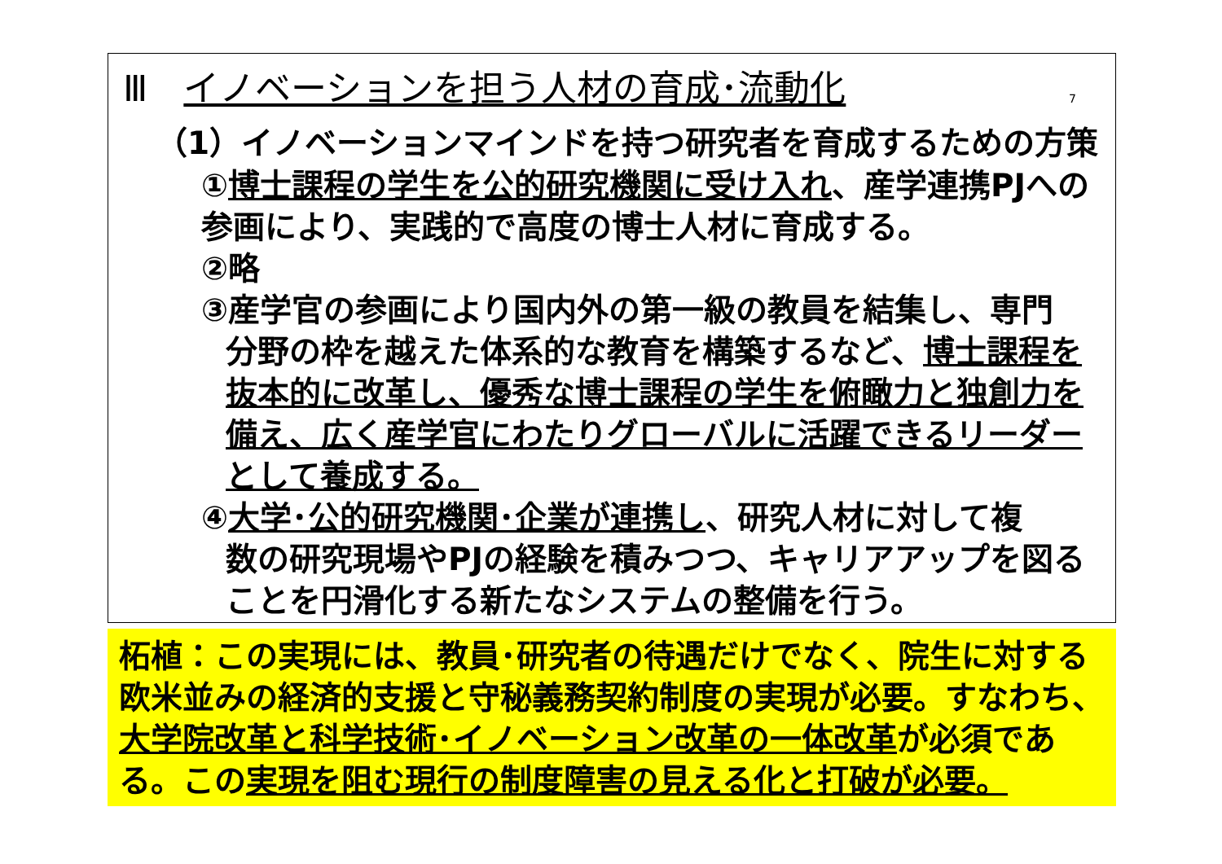Ⅲ　イノベーションを担う人材の育成･流動化 7
（1）イノベーションマインドを持つ研究者を育成するための方策
①博士課程の学生を公的研究機関に受け入れ、産学連携PJへの参画により、実践的で高度の博士人材に育成する。
②略
③産学官の参画により国内外の第一級の教員を結集し、専門
分野の枠を越えた体系的な教育を構築するなど、博士課程を抜本的に改革し、優秀な博士課程の学生を俯瞰力と独創力を備え、広く産学官にわたりグローバルに活躍できるリーダーとして養成する。
④大学･公的研究機関･企業が連携し、研究人材に対して複
数の研究現場やPJの経験を積みつつ、キャリアアップを図ることを円滑化する新たなシステムの整備を行う。
柘植：この実現には、教員･研究者の待遇だけでなく、院生に対する欧米並みの経済的支援と守秘義務契約制度の実現が必要。すなわち、大学院改革と科学技術･イノベーション改革の一体改革が必須である。この実現を阻む現行の制度障害の見える化と打破が必要。